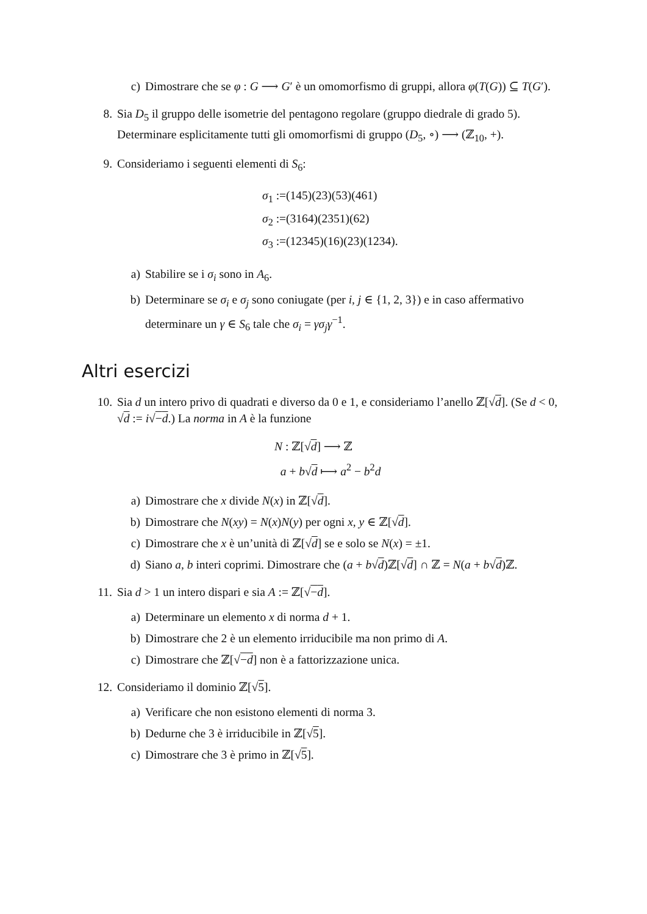c) Dimostrare che se φ : G ⟶ G′ è un omomorfismo di gruppi, allora φ(T(G)) ⊆ T(G′).
8. Sia D<sub>5</sub> il gruppo delle isometrie del pentagono regolare (gruppo diedrale di grado 5). Determinare esplicitamente tutti gli omomorfismi di gruppo (D<sub>5</sub>, ∘) ⟶ (ℤ<sub>10</sub>, +).
9. Consideriamo i seguenti elementi di S<sub>6</sub>:
σ<sub>1</sub> :=(145)(23)(53)(461)
σ<sub>2</sub> :=(3164)(2351)(62)
σ<sub>3</sub> :=(12345)(16)(23)(1234).
a) Stabilire se i σ<sub>i</sub> sono in A<sub>6</sub>.
b) Determinare se σ<sub>i</sub> e σ<sub>j</sub> sono coniugate (per i, j ∈ {1, 2, 3}) e in caso affermativo determinare un γ ∈ S<sub>6</sub> tale che σ<sub>i</sub> = γσ<sub>j</sub>γ<sup>−1</sup>.
Altri esercizi
10. Sia d un intero privo di quadrati e diverso da 0 e 1, e consideriamo l’anello ℤ[√d]. (Se d < 0, √d := i√−d.) La norma in A è la funzione
N : ℤ[√d] ⟶ ℤ
a + b√d ⟼ a<sup>2</sup> − b<sup>2</sup>d
a) Dimostrare che x divide N(x) in ℤ[√d].
b) Dimostrare che N(xy) = N(x)N(y) per ogni x, y ∈ ℤ[√d].
c) Dimostrare che x è un’unità di ℤ[√d] se e solo se N(x) = ±1.
d) Siano a, b interi coprimi. Dimostrare che (a + b√d)ℤ[√d] ∩ ℤ = N(a + b√d)ℤ.
11. Sia d > 1 un intero dispari e sia A := ℤ[√−d].
a) Determinare un elemento x di norma d + 1.
b) Dimostrare che 2 è un elemento irriducibile ma non primo di A.
c) Dimostrare che ℤ[√−d] non è a fattorizzazione unica.
12. Consideriamo il dominio ℤ[√5].
a) Verificare che non esistono elementi di norma 3.
b) Dedurne che 3 è irriducibile in ℤ[√5].
c) Dimostrare che 3 è primo in ℤ[√5].